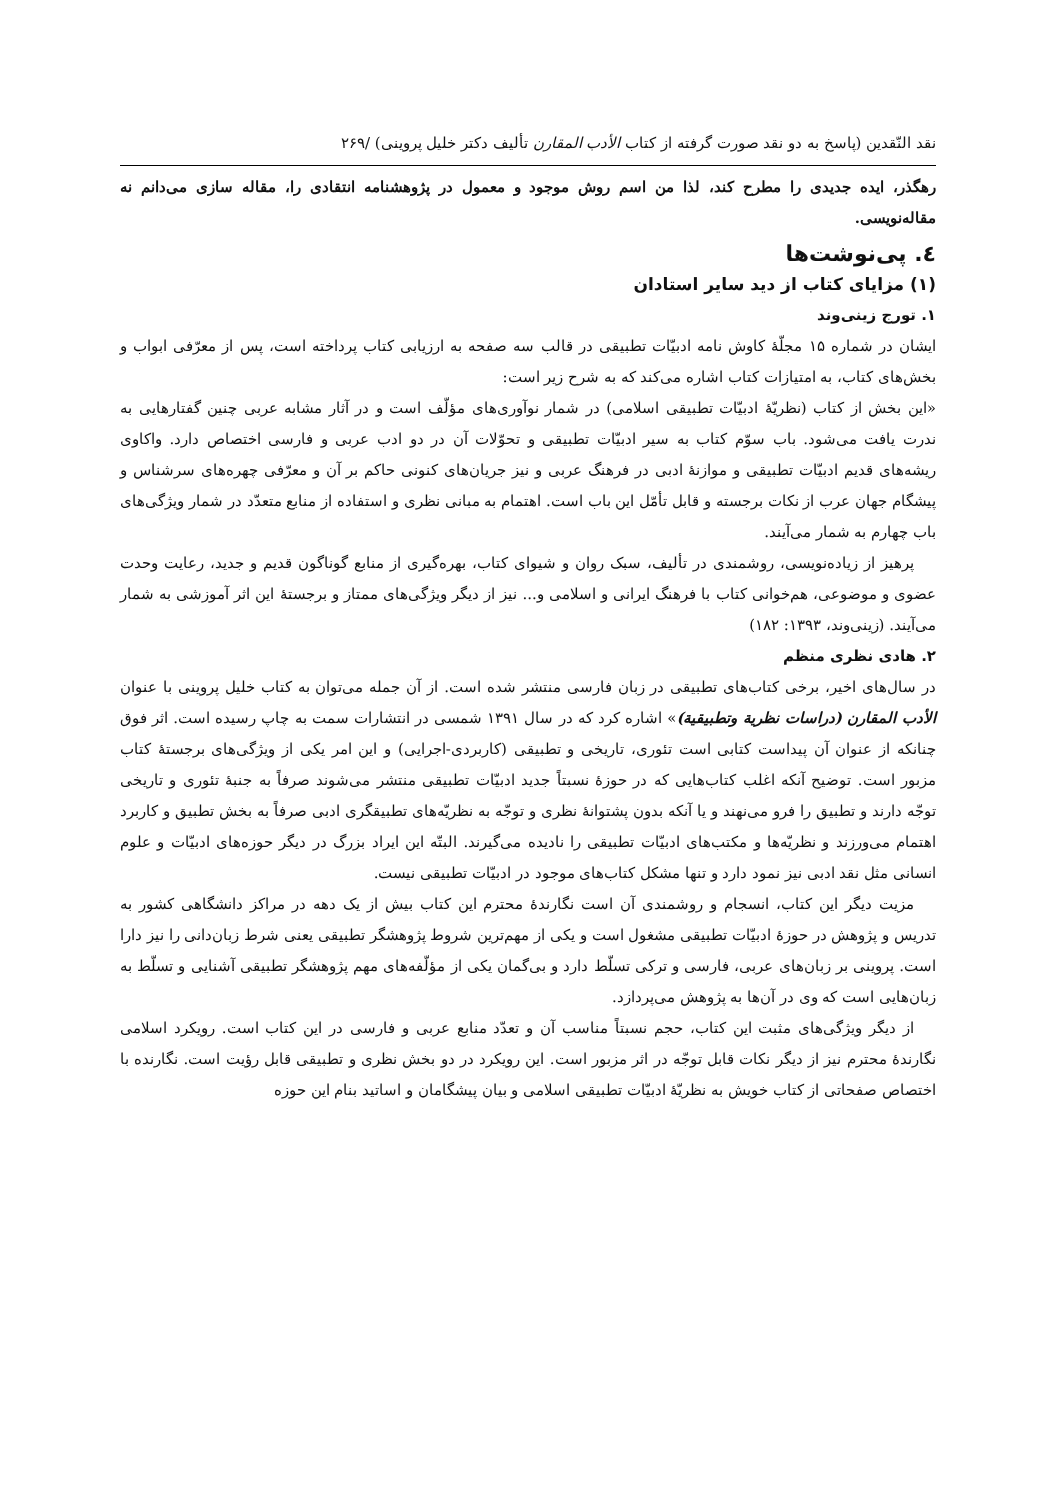نقد النّقدین (پاسخ به دو نقد صورت گرفته از کتاب الأدب المقارن تألیف دکتر خلیل پروینی) /۲۶۹
رهگذر، ایده جدیدی را مطرح کند، لذا من اسم روش موجود و معمول در پژوهشنامه انتقادی را، مقاله سازی می‌دانم نه مقاله‌نویسی.
٤. پی‌نوشت‌ها
(۱) مزایای کتاب از دید سایر استادان
۱. تورج زینی‌وند
ایشان در شماره ۱۵ مجلّهٔ کاوش نامه ادبیّات تطبیقی در قالب سه صفحه به ارزیابی کتاب پرداخته است، پس از معرّفی ابواب و بخش‌های کتاب، به امتیازات کتاب اشاره می‌کند که به شرح زیر است:
«این بخش از کتاب (نظریّهٔ ادبیّات تطبیقی اسلامی) در شمار نوآوری‌های مؤلّف است و در آثار مشابه عربی چنین گفتارهایی به ندرت یافت می‌شود. باب سوّم کتاب به سیر ادبیّات تطبیقی و تحوّلات آن در دو ادب عربی و فارسی اختصاص دارد. واکاوی ریشه‌های قدیم ادبیّات تطبیقی و موازنهٔ ادبی در فرهنگ عربی و نیز جریان‌های کنونی حاکم بر آن و معرّفی چهره‌های سرشناس و پیشگام جهان عرب از نکات برجسته و قابل تأمّل این باب است. اهتمام به مبانی نظری و استفاده از منابع متعدّد در شمار ویژگی‌های باب چهارم به شمار می‌آیند.
پرهیز از زیاده‌نویسی، روشمندی در تألیف، سبک روان و شیوای کتاب، بهره‌گیری از منابع گوناگون قدیم و جدید، رعایت وحدت عضوی و موضوعی، هم‌خوانی کتاب با فرهنگ ایرانی و اسلامی و... نیز از دیگر ویژگی‌های ممتاز و برجستهٔ این اثر آموزشی به شمار می‌آیند. (زینی‌وند، ۱۳۹۳: ۱۸۲)
۲. هادی نظری منظم
در سال‌های اخیر، برخی کتاب‌های تطبیقی در زبان فارسی منتشر شده است. از آن جمله می‌توان به کتاب خلیل پروینی با عنوان الأدب المقارن (دراسات نظریة وتطبیقیة)» اشاره کرد که در سال ۱۳۹۱ شمسی در انتشارات سمت به چاپ رسیده است. اثر فوق چنانکه از عنوان آن پیداست کتابی است تئوری، تاریخی و تطبیقی (کاربردی-اجرایی) و این امر یکی از ویژگی‌های برجستهٔ کتاب مزبور است. توضیح آنکه اغلب کتاب‌هایی که در حوزهٔ نسبتاً جدید ادبیّات تطبیقی منتشر می‌شوند صرفاً به جنبهٔ تئوری و تاریخی توجّه دارند و تطبیق را فرو می‌نهند و یا آنکه بدون پشتوانهٔ نظری و توجّه به نظریّه‌های تطبیقگری ادبی صرفاً به بخش تطبیق و کاربرد اهتمام می‌ورزند و نظریّه‌ها و مکتب‌های ادبیّات تطبیقی را نادیده می‌گیرند. البتّه این ایراد بزرگ در دیگر حوزه‌های ادبیّات و علوم انسانی مثل نقد ادبی نیز نمود دارد و تنها مشکل کتاب‌های موجود در ادبیّات تطبیقی نیست.
مزیت دیگر این کتاب، انسجام و روشمندی آن است نگارندهٔ محترم این کتاب بیش از یک دهه در مراکز دانشگاهی کشور به تدریس و پژوهش در حوزهٔ ادبیّات تطبیقی مشغول است و یکی از مهم‌ترین شروط پژوهشگر تطبیقی یعنی شرط زبان‌دانی را نیز دارا است. پروینی بر زبان‌های عربی، فارسی و ترکی تسلّط دارد و بی‌گمان یکی از مؤلّفه‌های مهم پژوهشگر تطبیقی آشنایی و تسلّط به زبان‌هایی است که وی در آن‌ها به پژوهش می‌پردازد.
از دیگر ویژگی‌های مثبت این کتاب، حجم نسبتاً مناسب آن و تعدّد منابع عربی و فارسی در این کتاب است. رویکرد اسلامی نگارندهٔ محترم نیز از دیگر نکات قابل توجّه در اثر مزبور است. این رویکرد در دو بخش نظری و تطبیقی قابل رؤیت است. نگارنده با اختصاص صفحاتی از کتاب خویش به نظریّهٔ ادبیّات تطبیقی اسلامی و بیان پیشگامان و اساتید بنام این حوزه